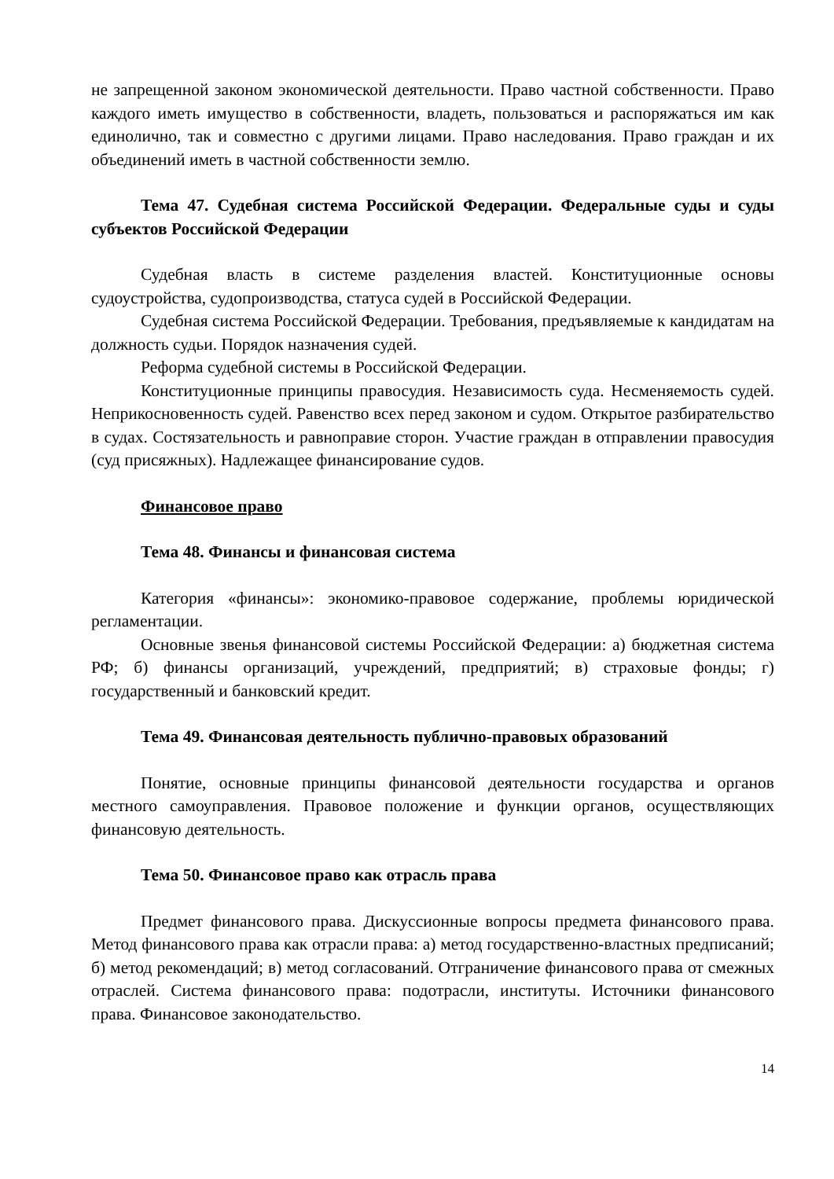не запрещенной законом экономической деятельности. Право частной собственности. Право каждого иметь имущество в собственности, владеть, пользоваться и распоряжаться им как единолично, так и совместно с другими лицами. Право наследования. Право граждан и их объединений иметь в частной собственности землю.
Тема 47. Судебная система Российской Федерации. Федеральные суды и суды субъектов Российской Федерации
Судебная власть в системе разделения властей. Конституционные основы судоустройства, судопроизводства, статуса судей в Российской Федерации.
Судебная система Российской Федерации. Требования, предъявляемые к кандидатам на должность судьи. Порядок назначения судей.
Реформа судебной системы в Российской Федерации.
Конституционные принципы правосудия. Независимость суда. Несменяемость судей. Неприкосновенность судей. Равенство всех перед законом и судом. Открытое разбирательство в судах. Состязательность и равноправие сторон. Участие граждан в отправлении правосудия (суд присяжных). Надлежащее финансирование судов.
Финансовое право
Тема 48. Финансы и финансовая система
Категория «финансы»: экономико-правовое содержание, проблемы юридической регламентации.
Основные звенья финансовой системы Российской Федерации: а) бюджетная система РФ; б) финансы организаций, учреждений, предприятий; в) страховые фонды; г) государственный и банковский кредит.
Тема 49. Финансовая деятельность публично-правовых образований
Понятие, основные принципы финансовой деятельности государства и органов местного самоуправления. Правовое положение и функции органов, осуществляющих финансовую деятельность.
Тема 50. Финансовое право как отрасль права
Предмет финансового права. Дискуссионные вопросы предмета финансового права. Метод финансового права как отрасли права: а) метод государственно-властных предписаний; б) метод рекомендаций; в) метод согласований. Отграничение финансового права от смежных отраслей. Система финансового права: подотрасли, институты. Источники финансового права. Финансовое законодательство.
14